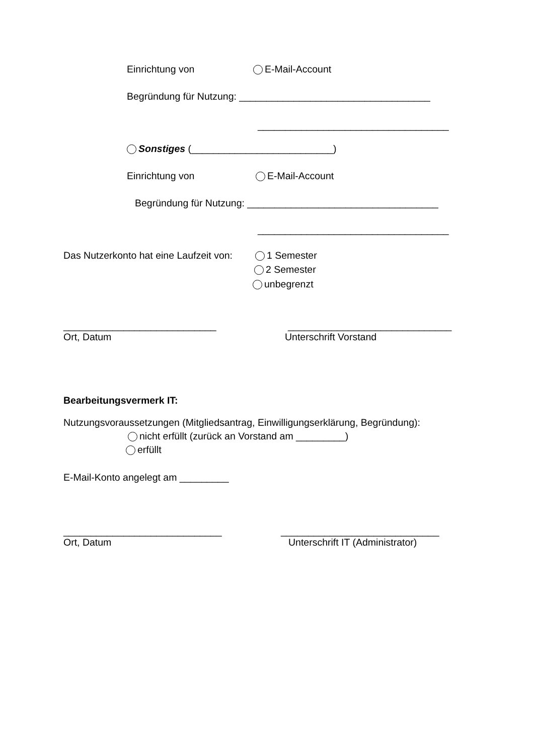Einrichtung von
E-Mail-Account
Begründung für Nutzung: ___________________________________
___________________________________
Sonstiges (__________________________)
Einrichtung von
E-Mail-Account
Begründung für Nutzung: ___________________________________
___________________________________
Das Nutzerkonto hat eine Laufzeit von:
1 Semester
2 Semester
unbegrenzt
____________________________
______________________________
Ort, Datum
Unterschrift Vorstand
Bearbeitungsvermerk IT:
Nutzungsvoraussetzungen (Mitgliedsantrag, Einwilligungserklärung, Begründung):
nicht erfüllt (zurück an Vorstand am _________)
erfüllt
E-Mail-Konto angelegt am _________
_____________________________
_____________________________
Ort, Datum
Unterschrift IT (Administrator)